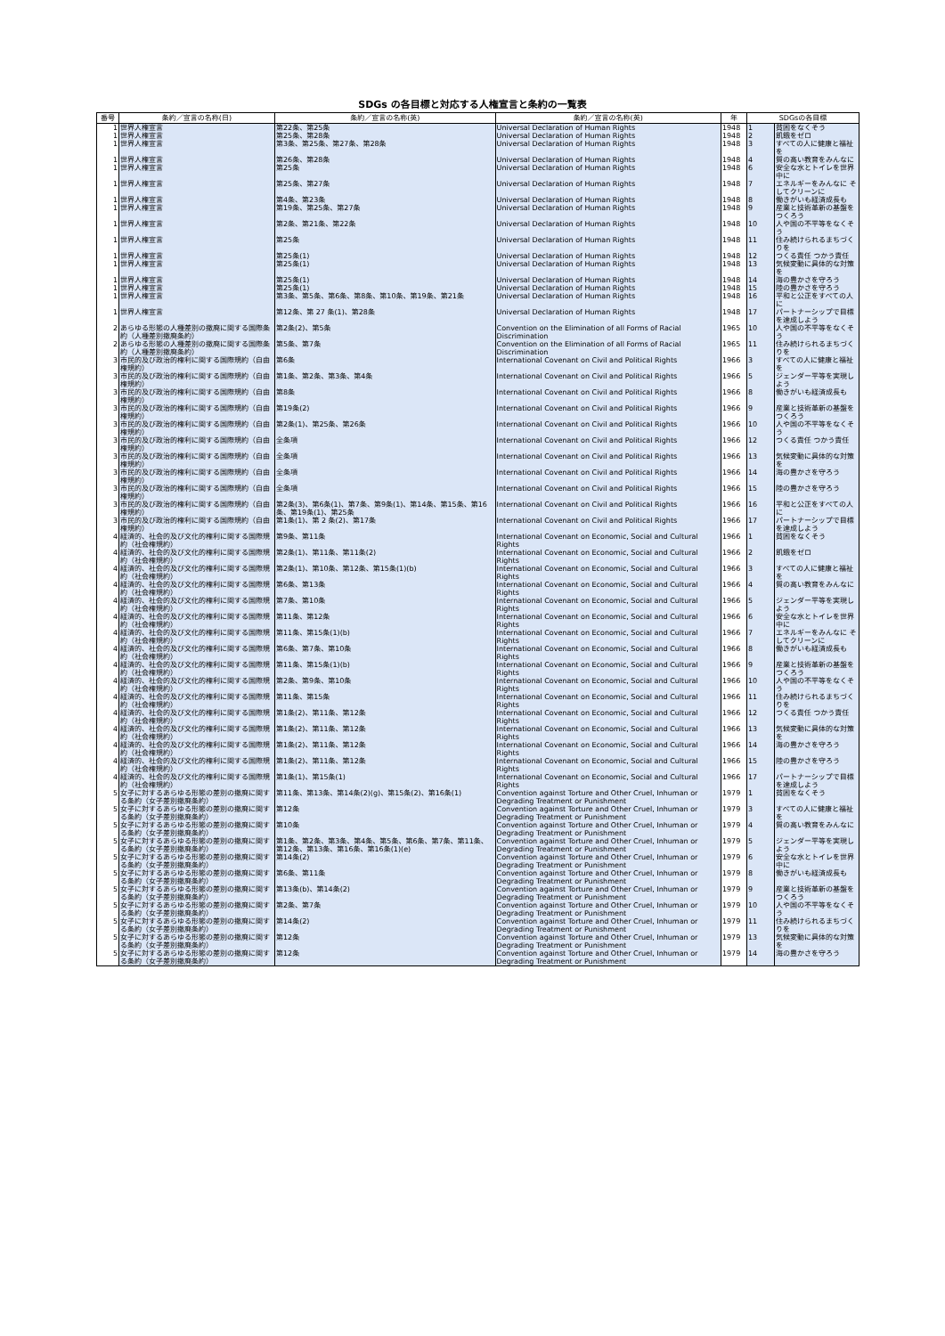SDGs の各目標と対応する人権宣言と条約の一覧表
| 番号 | 条約／宣言の名称(日) | 条約／宣言の名称(英) | 条約／宣言の名称(英) | 年 | SDGsの各目標 | |
| --- | --- | --- | --- | --- | --- | --- |
| 1 | 世界人権宣言 | 第22条、第25条 | Universal Declaration of Human Rights | 1948 | 1 | 貧困をなくそう |
| 1 | 世界人権宣言 | 第25条、第28条 | Universal Declaration of Human Rights | 1948 | 2 | 飢餓をゼロ |
| 1 | 世界人権宣言 | 第3条、第25条、第27条、第28条 | Universal Declaration of Human Rights | 1948 | 3 | すべての人に健康と福祉を |
| 1 | 世界人権宣言 | 第26条、第28条 | Universal Declaration of Human Rights | 1948 | 4 | 質の高い教育をみんなに |
| 1 | 世界人権宣言 | 第25条 | Universal Declaration of Human Rights | 1948 | 6 | 安全な水とトイレを世界中に |
| 1 | 世界人権宣言 | 第25条、第27条 | Universal Declaration of Human Rights | 1948 | 7 | エネルギーをみんなに そしてクリーンに |
| 1 | 世界人権宣言 | 第4条、第23条 | Universal Declaration of Human Rights | 1948 | 8 | 働きがいも経済成長も |
| 1 | 世界人権宣言 | 第19条、第25条、第27条 | Universal Declaration of Human Rights | 1948 | 9 | 産業と技術革新の基盤をつくろう |
| 1 | 世界人権宣言 | 第2条、第21条、第22条 | Universal Declaration of Human Rights | 1948 | 10 | 人や国の不平等をなくそう |
| 1 | 世界人権宣言 | 第25条 | Universal Declaration of Human Rights | 1948 | 11 | 住み続けられるまちづくりを |
| 1 | 世界人権宣言 | 第25条(1) | Universal Declaration of Human Rights | 1948 | 12 | つくる責任 つかう責任 |
| 1 | 世界人権宣言 | 第25条(1) | Universal Declaration of Human Rights | 1948 | 13 | 気候変動に具体的な対策を |
| 1 | 世界人権宣言 | 第25条(1) | Universal Declaration of Human Rights | 1948 | 14 | 海の豊かさを守ろう |
| 1 | 世界人権宣言 | 第25条(1) | Universal Declaration of Human Rights | 1948 | 15 | 陸の豊かさを守ろう |
| 1 | 世界人権宣言 | 第3条、第5条、第6条、第8条、第10条、第19条、第21条 | Universal Declaration of Human Rights | 1948 | 16 | 平和と公正をすべての人に |
| 1 | 世界人権宣言 | 第12条、第 27 条(1)、第28条 | Universal Declaration of Human Rights | 1948 | 17 | パートナーシップで目標を達成しよう |
| 2 | あらゆる形態の人種差別の撤廃に関する国際条約（人種差別撤廃条約） | 第2条(2)、第5条 | Convention on the Elimination of all Forms of Racial Discrimination | 1965 | 10 | 人や国の不平等をなくそう |
| 2 | あらゆる形態の人種差別の撤廃に関する国際条約（人種差別撤廃条約） | 第5条、第7条 | Convention on the Elimination of all Forms of Racial Discrimination | 1965 | 11 | 住み続けられるまちづくりを |
| 3 | 市民的及び政治的権利に関する国際規約（自由権規約） | 第6条 | International Covenant on Civil and Political Rights | 1966 | 3 | すべての人に健康と福祉を |
| 3 | 市民的及び政治的権利に関する国際規約（自由権規約） | 第1条、第2条、第3条、第4条 | International Covenant on Civil and Political Rights | 1966 | 5 | ジェンダー平等を実現しよう |
| 3 | 市民的及び政治的権利に関する国際規約（自由権規約） | 第8条 | International Covenant on Civil and Political Rights | 1966 | 8 | 働きがいも経済成長も |
| 3 | 市民的及び政治的権利に関する国際規約（自由権規約） | 第19条(2) | International Covenant on Civil and Political Rights | 1966 | 9 | 産業と技術革新の基盤をつくろう |
| 3 | 市民的及び政治的権利に関する国際規約（自由権規約） | 第2条(1)、第25条、第26条 | International Covenant on Civil and Political Rights | 1966 | 10 | 人や国の不平等をなくそう |
| 3 | 市民的及び政治的権利に関する国際規約（自由権規約） | 全条項 | International Covenant on Civil and Political Rights | 1966 | 12 | つくる責任 つかう責任 |
| 3 | 市民的及び政治的権利に関する国際規約（自由権規約） | 全条項 | International Covenant on Civil and Political Rights | 1966 | 13 | 気候変動に具体的な対策を |
| 3 | 市民的及び政治的権利に関する国際規約（自由権規約） | 全条項 | International Covenant on Civil and Political Rights | 1966 | 14 | 海の豊かさを守ろう |
| 3 | 市民的及び政治的権利に関する国際規約（自由権規約） | 全条項 | International Covenant on Civil and Political Rights | 1966 | 15 | 陸の豊かさを守ろう |
| 3 | 市民的及び政治的権利に関する国際規約（自由権規約） | 第2条(3)、第6条(1)、第7条、第9条(1)、第14条、第15条、第16条、第19条(1)、第25条 | International Covenant on Civil and Political Rights | 1966 | 16 | 平和と公正をすべての人に |
| 3 | 市民的及び政治的権利に関する国際規約（自由権規約） | 第1条(1)、第 2 条(2)、第17条 | International Covenant on Civil and Political Rights | 1966 | 17 | パートナーシップで目標を達成しよう |
| 4 | 経済的、社会的及び文化的権利に関する国際規約（社会権規約） | 第9条、第11条 | International Covenant on Economic, Social and Cultural Rights | 1966 | 1 | 貧困をなくそう |
| 4 | 経済的、社会的及び文化的権利に関する国際規約（社会権規約） | 第2条(1)、第11条、第11条(2) | International Covenant on Economic, Social and Cultural Rights | 1966 | 2 | 飢餓をゼロ |
| 4 | 経済的、社会的及び文化的権利に関する国際規約（社会権規約） | 第2条(1)、第10条、第12条、第15条(1)(b) | International Covenant on Economic, Social and Cultural Rights | 1966 | 3 | すべての人に健康と福祉を |
| 4 | 経済的、社会的及び文化的権利に関する国際規約（社会権規約） | 第6条、第13条 | International Covenant on Economic, Social and Cultural Rights | 1966 | 4 | 質の高い教育をみんなに |
| 4 | 経済的、社会的及び文化的権利に関する国際規約（社会権規約） | 第7条、第10条 | International Covenant on Economic, Social and Cultural Rights | 1966 | 5 | ジェンダー平等を実現しよう |
| 4 | 経済的、社会的及び文化的権利に関する国際規約（社会権規約） | 第11条、第12条 | International Covenant on Economic, Social and Cultural Rights | 1966 | 6 | 安全な水とトイレを世界中に |
| 4 | 経済的、社会的及び文化的権利に関する国際規約（社会権規約） | 第11条、第15条(1)(b) | International Covenant on Economic, Social and Cultural Rights | 1966 | 7 | エネルギーをみんなに そしてクリーンに |
| 4 | 経済的、社会的及び文化的権利に関する国際規約（社会権規約） | 第6条、第7条、第10条 | International Covenant on Economic, Social and Cultural Rights | 1966 | 8 | 働きがいも経済成長も |
| 4 | 経済的、社会的及び文化的権利に関する国際規約（社会権規約） | 第11条、第15条(1)(b) | International Covenant on Economic, Social and Cultural Rights | 1966 | 9 | 産業と技術革新の基盤をつくろう |
| 4 | 経済的、社会的及び文化的権利に関する国際規約（社会権規約） | 第2条、第9条、第10条 | International Covenant on Economic, Social and Cultural Rights | 1966 | 10 | 人や国の不平等をなくそう |
| 4 | 経済的、社会的及び文化的権利に関する国際規約（社会権規約） | 第11条、第15条 | International Covenant on Economic, Social and Cultural Rights | 1966 | 11 | 住み続けられるまちづくりを |
| 4 | 経済的、社会的及び文化的権利に関する国際規約（社会権規約） | 第1条(2)、第11条、第12条 | International Covenant on Economic, Social and Cultural Rights | 1966 | 12 | つくる責任 つかう責任 |
| 4 | 経済的、社会的及び文化的権利に関する国際規約（社会権規約） | 第1条(2)、第11条、第12条 | International Covenant on Economic, Social and Cultural Rights | 1966 | 13 | 気候変動に具体的な対策を |
| 4 | 経済的、社会的及び文化的権利に関する国際規約（社会権規約） | 第1条(2)、第11条、第12条 | International Covenant on Economic, Social and Cultural Rights | 1966 | 14 | 海の豊かさを守ろう |
| 4 | 経済的、社会的及び文化的権利に関する国際規約（社会権規約） | 第1条(2)、第11条、第12条 | International Covenant on Economic, Social and Cultural Rights | 1966 | 15 | 陸の豊かさを守ろう |
| 4 | 経済的、社会的及び文化的権利に関する国際規約（社会権規約） | 第1条(1)、第15条(1) | International Covenant on Economic, Social and Cultural Rights | 1966 | 17 | パートナーシップで目標を達成しよう |
| 5 | 女子に対するあらゆる形態の差別の撤廃に関する条約（女子差別撤廃条約） | 第11条、第13条、第14条(2)(g)、第15条(2)、第16条(1) | Convention against Torture and Other Cruel, Inhuman or Degrading Treatment or Punishment | 1979 | 1 | 貧困をなくそう |
| 5 | 女子に対するあらゆる形態の差別の撤廃に関する条約（女子差別撤廃条約） | 第12条 | Convention against Torture and Other Cruel, Inhuman or Degrading Treatment or Punishment | 1979 | 3 | すべての人に健康と福祉を |
| 5 | 女子に対するあらゆる形態の差別の撤廃に関する条約（女子差別撤廃条約） | 第10条 | Convention against Torture and Other Cruel, Inhuman or Degrading Treatment or Punishment | 1979 | 4 | 質の高い教育をみんなに |
| 5 | 女子に対するあらゆる形態の差別の撤廃に関する条約（女子差別撤廃条約） | 第1条、第2条、第3条、第4条、第5条、第6条、第7条、第11条、第12条、第13条、第16条、第16条(1)(e) | Convention against Torture and Other Cruel, Inhuman or Degrading Treatment or Punishment | 1979 | 5 | ジェンダー平等を実現しよう |
| 5 | 女子に対するあらゆる形態の差別の撤廃に関する条約（女子差別撤廃条約） | 第14条(2) | Convention against Torture and Other Cruel, Inhuman or Degrading Treatment or Punishment | 1979 | 6 | 安全な水とトイレを世界中に |
| 5 | 女子に対するあらゆる形態の差別の撤廃に関する条約（女子差別撤廃条約） | 第6条、第11条 | Convention against Torture and Other Cruel, Inhuman or Degrading Treatment or Punishment | 1979 | 8 | 働きがいも経済成長も |
| 5 | 女子に対するあらゆる形態の差別の撤廃に関する条約（女子差別撤廃条約） | 第13条(b)、第14条(2) | Convention against Torture and Other Cruel, Inhuman or Degrading Treatment or Punishment | 1979 | 9 | 産業と技術革新の基盤をつくろう |
| 5 | 女子に対するあらゆる形態の差別の撤廃に関する条約（女子差別撤廃条約） | 第2条、第7条 | Convention against Torture and Other Cruel, Inhuman or Degrading Treatment or Punishment | 1979 | 10 | 人や国の不平等をなくそう |
| 5 | 女子に対するあらゆる形態の差別の撤廃に関する条約（女子差別撤廃条約） | 第14条(2) | Convention against Torture and Other Cruel, Inhuman or Degrading Treatment or Punishment | 1979 | 11 | 住み続けられるまちづくりを |
| 5 | 女子に対するあらゆる形態の差別の撤廃に関する条約（女子差別撤廃条約） | 第12条 | Convention against Torture and Other Cruel, Inhuman or Degrading Treatment or Punishment | 1979 | 13 | 気候変動に具体的な対策を |
| 5 | 女子に対するあらゆる形態の差別の撤廃に関する条約（女子差別撤廃条約） | 第12条 | Convention against Torture and Other Cruel, Inhuman or Degrading Treatment or Punishment | 1979 | 14 | 海の豊かさを守ろう |